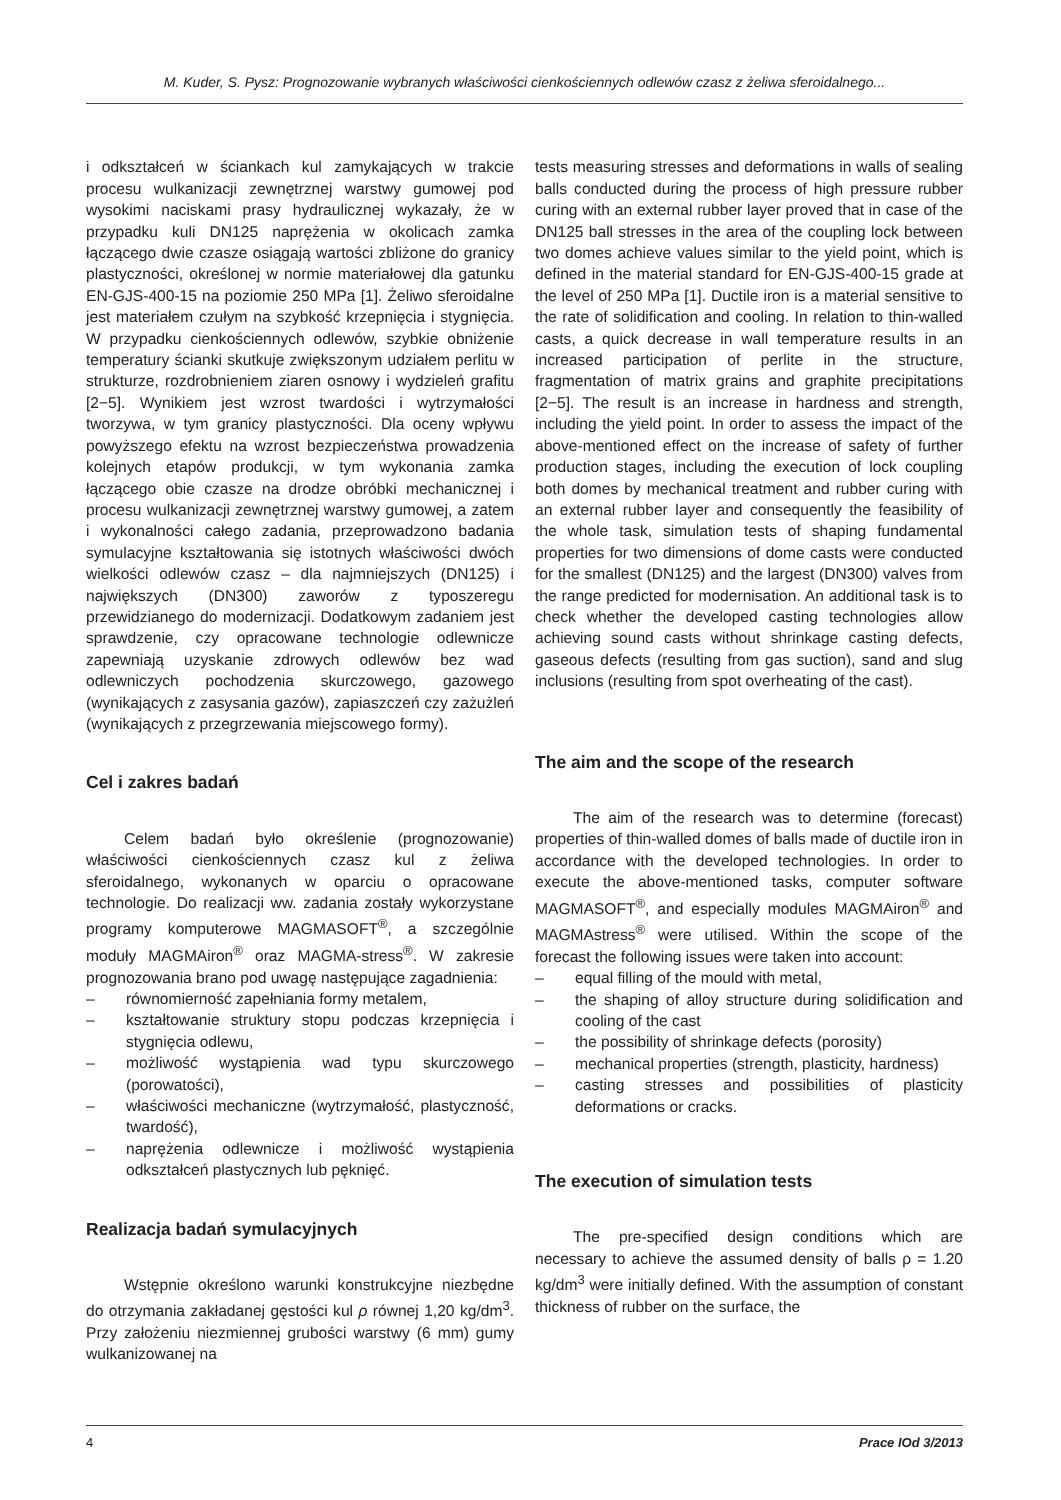M. Kuder, S. Pysz: Prognozowanie wybranych właściwości cienkościennych odlewów czasz z żeliwa sferoidalnego...
i odkształceń w ściankach kul zamykających w trakcie procesu wulkanizacji zewnętrznej warstwy gumowej pod wysokimi naciskami prasy hydraulicznej wykazały, że w przypadku kuli DN125 naprężenia w okolicach zamka łączącego dwie czasze osiągają wartości zbliżone do granicy plastyczności, określonej w normie materiałowej dla gatunku EN-GJS-400-15 na poziomie 250 MPa [1]. Żeliwo sferoidalne jest materiałem czułym na szybkość krzepnięcia i stygnięcia. W przypadku cienkościennych odlewów, szybkie obniżenie temperatury ścianki skutkuje zwiększonym udziałem perlitu w strukturze, rozdrobnieniem ziaren osnowy i wydzieleń grafitu [2−5]. Wynikiem jest wzrost twardości i wytrzymałości tworzywa, w tym granicy plastyczności. Dla oceny wpływu powyższego efektu na wzrost bezpieczeństwa prowadzenia kolejnych etapów produkcji, w tym wykonania zamka łączącego obie czasze na drodze obróbki mechanicznej i procesu wulkanizacji zewnętrznej warstwy gumowej, a zatem i wykonalności całego zadania, przeprowadzono badania symulacyjne kształtowania się istotnych właściwości dwóch wielkości odlewów czasz – dla najmniejszych (DN125) i największych (DN300) zaworów z typoszeregu przewidzianego do modernizacji. Dodatkowym zadaniem jest sprawdzenie, czy opracowane technologie odlewnicze zapewniają uzyskanie zdrowych odlewów bez wad odlewniczych pochodzenia skurczowego, gazowego (wynikających z zasysania gazów), zapiaszczeń czy zażużleń (wynikających z przegrzewania miejscowego formy).
Cel i zakres badań
Celem badań było określenie (prognozowanie) właściwości cienkościennych czasz kul z żeliwa sferoidalnego, wykonanych w oparciu o opracowane technologie. Do realizacji ww. zadania zostały wykorzystane programy komputerowe MAGMASOFT<sup>®</sup>, a szczególnie moduły MAGMAiron<sup>®</sup> oraz MAGMA-stress<sup>®</sup>. W zakresie prognozowania brano pod uwagę następujące zagadnienia:
– równomierność zapełniania formy metalem,
– kształtowanie struktury stopu podczas krzepnięcia i stygnięcia odlewu,
– możliwość wystąpienia wad typu skurczowego (porowatości),
– właściwości mechaniczne (wytrzymałość, plastyczność, twardość),
– naprężenia odlewnicze i możliwość wystąpienia odkształceń plastycznych lub pęknięć.
Realizacja badań symulacyjnych
Wstępnie określono warunki konstrukcyjne niezbędne do otrzymania zakładanej gęstości kul ρ równej 1,20 kg/dm<sup>3</sup>. Przy założeniu niezmiennej grubości warstwy (6 mm) gumy wulkanizowanej na
tests measuring stresses and deformations in walls of sealing balls conducted during the process of high pressure rubber curing with an external rubber layer proved that in case of the DN125 ball stresses in the area of the coupling lock between two domes achieve values similar to the yield point, which is defined in the material standard for EN-GJS-400-15 grade at the level of 250 MPa [1]. Ductile iron is a material sensitive to the rate of solidification and cooling. In relation to thin-walled casts, a quick decrease in wall temperature results in an increased participation of perlite in the structure, fragmentation of matrix grains and graphite precipitations [2−5]. The result is an increase in hardness and strength, including the yield point. In order to assess the impact of the above-mentioned effect on the increase of safety of further production stages, including the execution of lock coupling both domes by mechanical treatment and rubber curing with an external rubber layer and consequently the feasibility of the whole task, simulation tests of shaping fundamental properties for two dimensions of dome casts were conducted for the smallest (DN125) and the largest (DN300) valves from the range predicted for modernisation. An additional task is to check whether the developed casting technologies allow achieving sound casts without shrinkage casting defects, gaseous defects (resulting from gas suction), sand and slug inclusions (resulting from spot overheating of the cast).
The aim and the scope of the research
The aim of the research was to determine (forecast) properties of thin-walled domes of balls made of ductile iron in accordance with the developed technologies. In order to execute the above-mentioned tasks, computer software MAGMASOFT<sup>®</sup>, and especially modules MAGMAiron<sup>®</sup> and MAGMAstress<sup>®</sup> were utilised. Within the scope of the forecast the following issues were taken into account:
– equal filling of the mould with metal,
– the shaping of alloy structure during solidification and cooling of the cast
– the possibility of shrinkage defects (porosity)
– mechanical properties (strength, plasticity, hardness)
– casting stresses and possibilities of plasticity deformations or cracks.
The execution of simulation tests
The pre-specified design conditions which are necessary to achieve the assumed density of balls ρ = 1.20 kg/dm<sup>3</sup> were initially defined. With the assumption of constant thickness of rubber on the surface, the
4 Prace IOd 3/2013